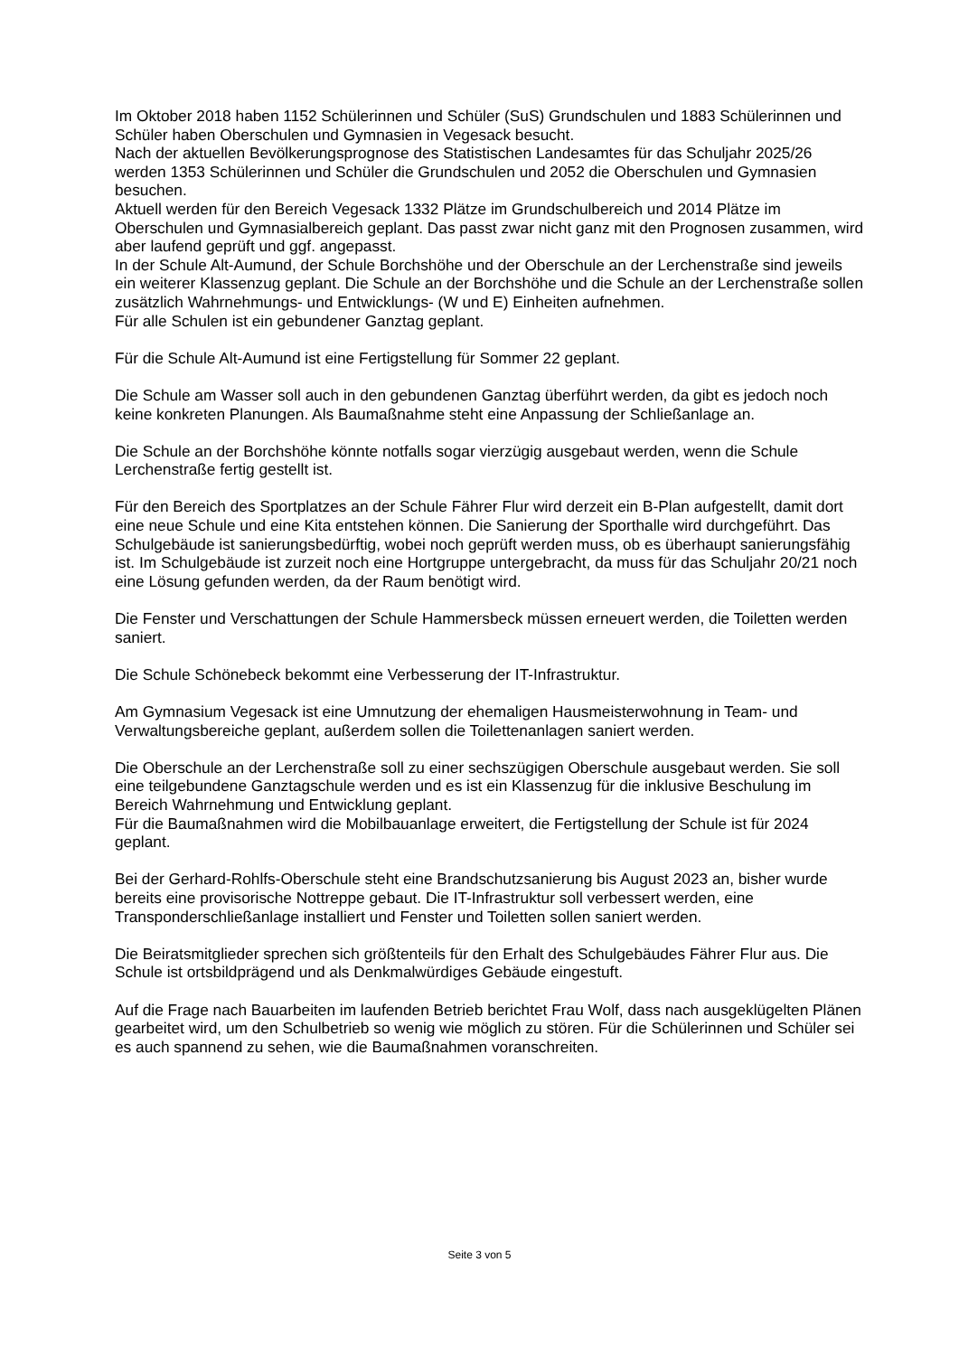Im Oktober 2018 haben 1152 Schülerinnen und Schüler (SuS) Grundschulen und 1883 Schülerinnen und Schüler haben Oberschulen und Gymnasien in Vegesack besucht.
Nach der aktuellen Bevölkerungsprognose des Statistischen Landesamtes für das Schuljahr 2025/26 werden 1353 Schülerinnen und Schüler die Grundschulen und 2052 die Oberschulen und Gymnasien besuchen.
Aktuell werden für den Bereich Vegesack 1332 Plätze im Grundschulbereich und 2014 Plätze im Oberschulen und Gymnasialbereich geplant. Das passt zwar nicht ganz mit den Prognosen zusammen, wird aber laufend geprüft und ggf. angepasst.
In der Schule Alt-Aumund, der Schule Borchshöhe und der Oberschule an der Lerchenstraße sind jeweils ein weiterer Klassenzug geplant. Die Schule an der Borchshöhe und die Schule an der Lerchenstraße sollen zusätzlich Wahrnehmungs- und Entwicklungs- (W und E) Einheiten aufnehmen.
Für alle Schulen ist ein gebundener Ganztag geplant.
Für die Schule Alt-Aumund ist eine Fertigstellung für Sommer 22 geplant.
Die Schule am Wasser soll auch in den gebundenen Ganztag überführt werden, da gibt es jedoch noch keine konkreten Planungen. Als Baumaßnahme steht eine Anpassung der Schließanlage an.
Die Schule an der Borchshöhe könnte notfalls sogar vierzügig ausgebaut werden, wenn die Schule Lerchenstraße fertig gestellt ist.
Für den Bereich des Sportplatzes an der Schule Fährer Flur wird derzeit ein B-Plan aufgestellt, damit dort eine neue Schule und eine Kita entstehen können. Die Sanierung der Sporthalle wird durchgeführt. Das Schulgebäude ist sanierungsbedürftig, wobei noch geprüft werden muss, ob es überhaupt sanierungsfähig ist. Im Schulgebäude ist zurzeit noch eine Hortgruppe untergebracht, da muss für das Schuljahr 20/21 noch eine Lösung gefunden werden, da der Raum benötigt wird.
Die Fenster und Verschattungen der Schule Hammersbeck müssen erneuert werden, die Toiletten werden saniert.
Die Schule Schönebeck bekommt eine Verbesserung der IT-Infrastruktur.
Am Gymnasium Vegesack ist eine Umnutzung der ehemaligen Hausmeisterwohnung in Team- und Verwaltungsbereiche geplant, außerdem sollen die Toilettenanlagen saniert werden.
Die Oberschule an der Lerchenstraße soll zu einer sechszügigen Oberschule ausgebaut werden. Sie soll eine teilgebundene Ganztagschule werden und es ist ein Klassenzug für die inklusive Beschulung im Bereich Wahrnehmung und Entwicklung geplant.
Für die Baumaßnahmen wird die Mobilbauanlage erweitert, die Fertigstellung der Schule ist für 2024 geplant.
Bei der Gerhard-Rohlfs-Oberschule steht eine Brandschutzsanierung bis August 2023 an, bisher wurde bereits eine provisorische Nottreppe gebaut. Die IT-Infrastruktur soll verbessert werden, eine Transponderschließanlage installiert und Fenster und Toiletten sollen saniert werden.
Die Beiratsmitglieder sprechen sich größtenteils für den Erhalt des Schulgebäudes Fährer Flur aus. Die Schule ist ortsbildprägend und als Denkmalwürdiges Gebäude eingestuft.
Auf die Frage nach Bauarbeiten im laufenden Betrieb berichtet Frau Wolf, dass nach ausgeklügelten Plänen gearbeitet wird, um den Schulbetrieb so wenig wie möglich zu stören. Für die Schülerinnen und Schüler sei es auch spannend zu sehen, wie die Baumaßnahmen voranschreiten.
Seite 3 von 5